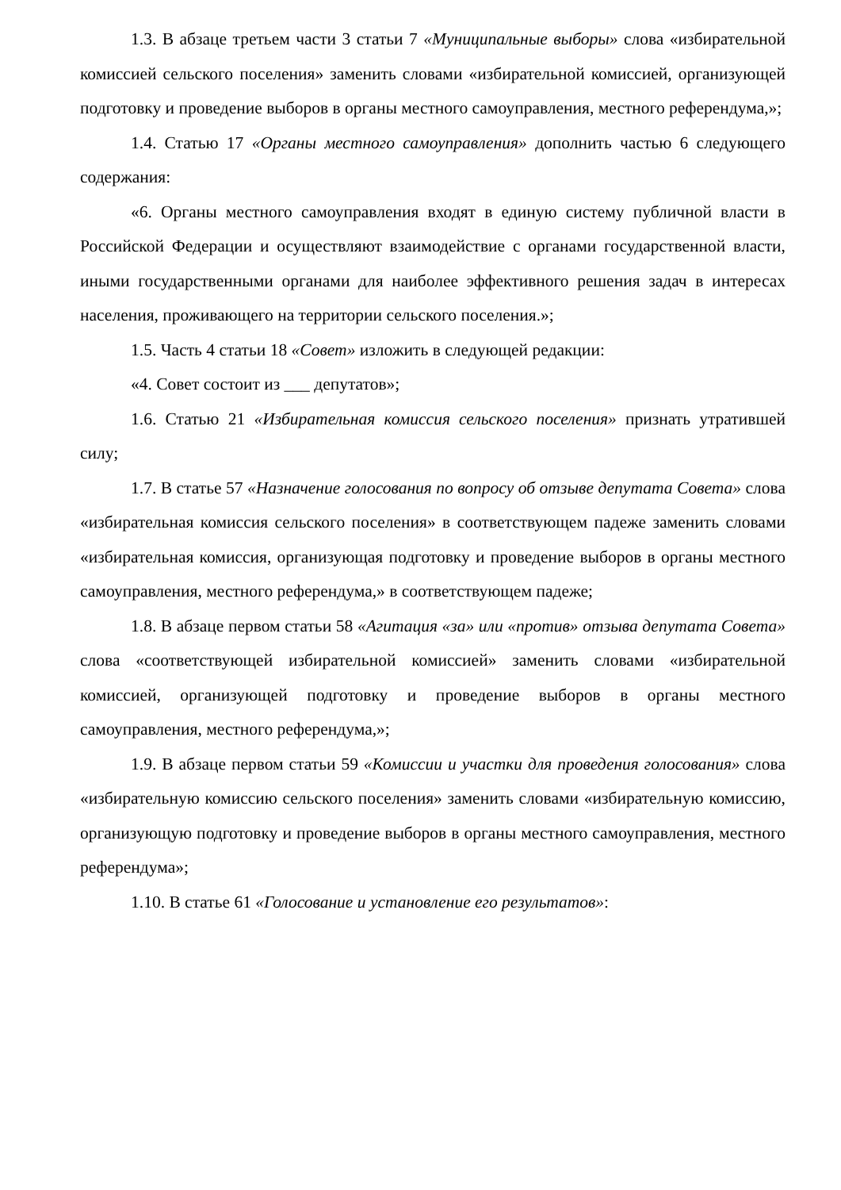1.3. В абзаце третьем части 3 статьи 7 «Муниципальные выборы» слова «избирательной комиссией сельского поселения» заменить словами «избирательной комиссией, организующей подготовку и проведение выборов в органы местного самоуправления, местного референдума,»;
1.4. Статью 17 «Органы местного самоуправления» дополнить частью 6 следующего содержания:
«6. Органы местного самоуправления входят в единую систему публичной власти в Российской Федерации и осуществляют взаимодействие с органами государственной власти, иными государственными органами для наиболее эффективного решения задач в интересах населения, проживающего на территории сельского поселения.»;
1.5. Часть 4 статьи 18 «Совет» изложить в следующей редакции:
«4. Совет состоит из ___ депутатов»;
1.6. Статью 21 «Избирательная комиссия сельского поселения» признать утратившей силу;
1.7. В статье 57 «Назначение голосования по вопросу об отзыве депутата Совета» слова «избирательная комиссия сельского поселения» в соответствующем падеже заменить словами «избирательная комиссия, организующая подготовку и проведение выборов в органы местного самоуправления, местного референдума,» в соответствующем падеже;
1.8. В абзаце первом статьи 58 «Агитация «за» или «против» отзыва депутата Совета» слова «соответствующей избирательной комиссией» заменить словами «избирательной комиссией, организующей подготовку и проведение выборов в органы местного самоуправления, местного референдума,»;
1.9. В абзаце первом статьи 59 «Комиссии и участки для проведения голосования» слова «избирательную комиссию сельского поселения» заменить словами «избирательную комиссию, организующую подготовку и проведение выборов в органы местного самоуправления, местного референдума»;
1.10. В статье 61 «Голосование и установление его результатов»: